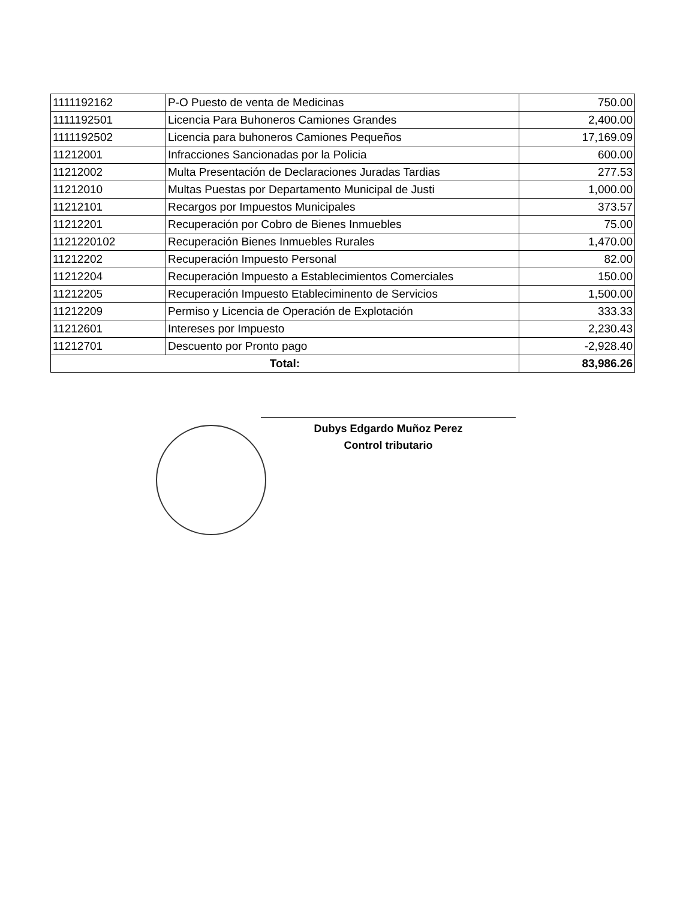| 1111192162 | P-O Puesto de venta de Medicinas | 750.00 |
| 1111192501 | Licencia Para Buhoneros Camiones Grandes | 2,400.00 |
| 1111192502 | Licencia para buhoneros Camiones Pequeños | 17,169.09 |
| 11212001 | Infracciones Sancionadas por la Policia | 600.00 |
| 11212002 | Multa Presentación de Declaraciones Juradas Tardias | 277.53 |
| 11212010 | Multas Puestas por Departamento Municipal de Justi | 1,000.00 |
| 11212101 | Recargos por Impuestos Municipales | 373.57 |
| 11212201 | Recuperación por Cobro de Bienes Inmuebles | 75.00 |
| 1121220102 | Recuperación Bienes Inmuebles Rurales | 1,470.00 |
| 11212202 | Recuperación Impuesto Personal | 82.00 |
| 11212204 | Recuperación Impuesto a Establecimientos Comerciales | 150.00 |
| 11212205 | Recuperación Impuesto Etableciminento de Servicios | 1,500.00 |
| 11212209 | Permiso y Licencia de Operación de Explotación | 333.33 |
| 11212601 | Intereses por Impuesto | 2,230.43 |
| 11212701 | Descuento por Pronto pago | -2,928.40 |
| Total: | | 83,986.26 |
Dubys Edgardo Muñoz Perez
Control tributario